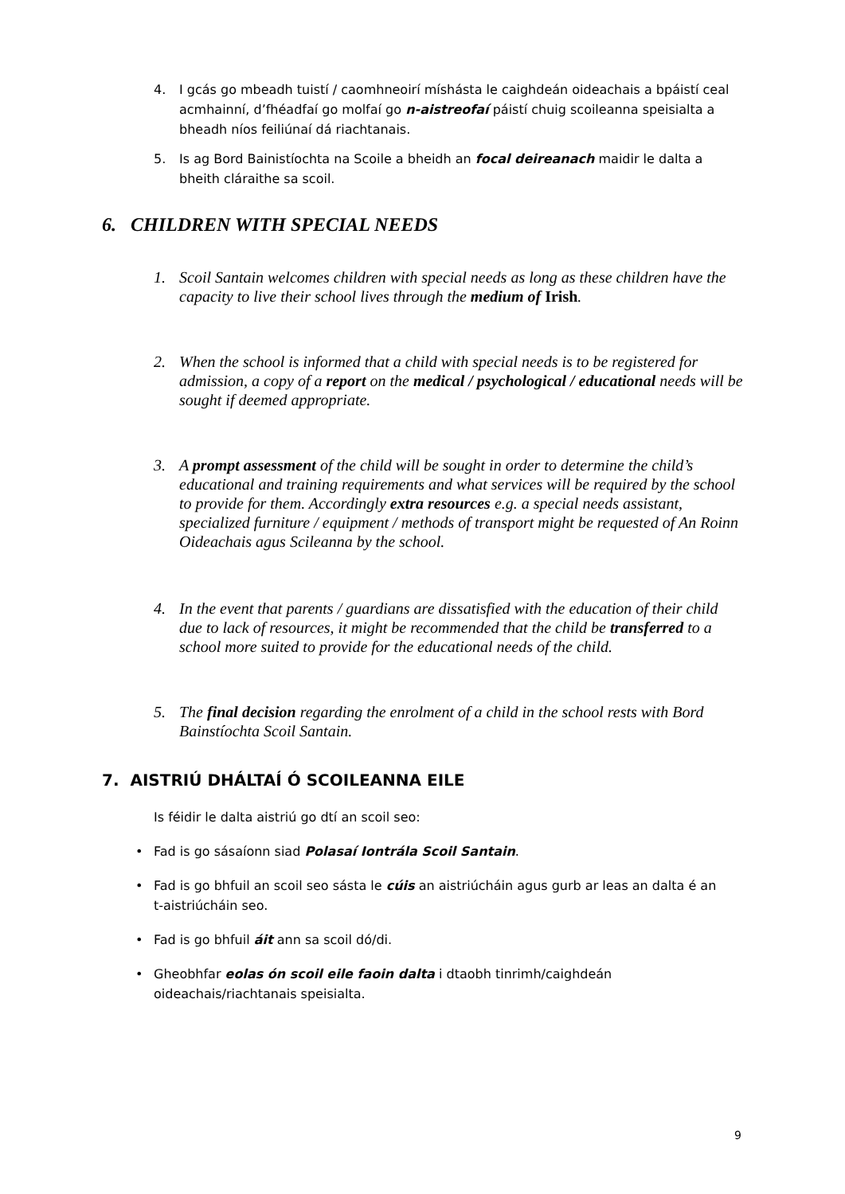4. I gcás go mbeadh tuistí / caomhneoirí míshásta le caighdeán oideachais a bpáistí ceal acmhainní, d’fhéadfaí go molfaí go n-aistreofaí páistí chuig scoileanna speisialta a bheadh níos feiliúnaí dá riachtanais.
5. Is ag Bord Bainistíochta na Scoile a bheidh an focal deireanach maidir le dalta a bheith cláraithe sa scoil.
6. CHILDREN WITH SPECIAL NEEDS
1. Scoil Santain welcomes children with special needs as long as these children have the capacity to live their school lives through the medium of Irish.
2. When the school is informed that a child with special needs is to be registered for admission, a copy of a report on the medical / psychological / educational needs will be sought if deemed appropriate.
3. A prompt assessment of the child will be sought in order to determine the child’s educational and training requirements and what services will be required by the school to provide for them. Accordingly extra resources e.g. a special needs assistant, specialized furniture / equipment / methods of transport might be requested of An Roinn Oideachais agus Scileanna by the school.
4. In the event that parents / guardians are dissatisfied with the education of their child due to lack of resources, it might be recommended that the child be transferred to a school more suited to provide for the educational needs of the child.
5. The final decision regarding the enrolment of a child in the school rests with Bord Bainstíochta Scoil Santain.
7. AISTRIÚ DHÁLTAÍ Ó SCOILEANNA EILE
Is féidir le dalta aistriú go dtí an scoil seo:
• Fad is go sásaíonn siad Polasaí Iontrála Scoil Santain.
• Fad is go bhfuil an scoil seo sásta le cúis an aistriúcháin agus gurb ar leas an dalta é an t-aistriúcháin seo.
• Fad is go bhfuil áit ann sa scoil dó/di.
• Gheobhfar eolas ón scoil eile faoin dalta i dtaobh tinrimh/caighdeán oideachais/riachtanais speisialta.
9